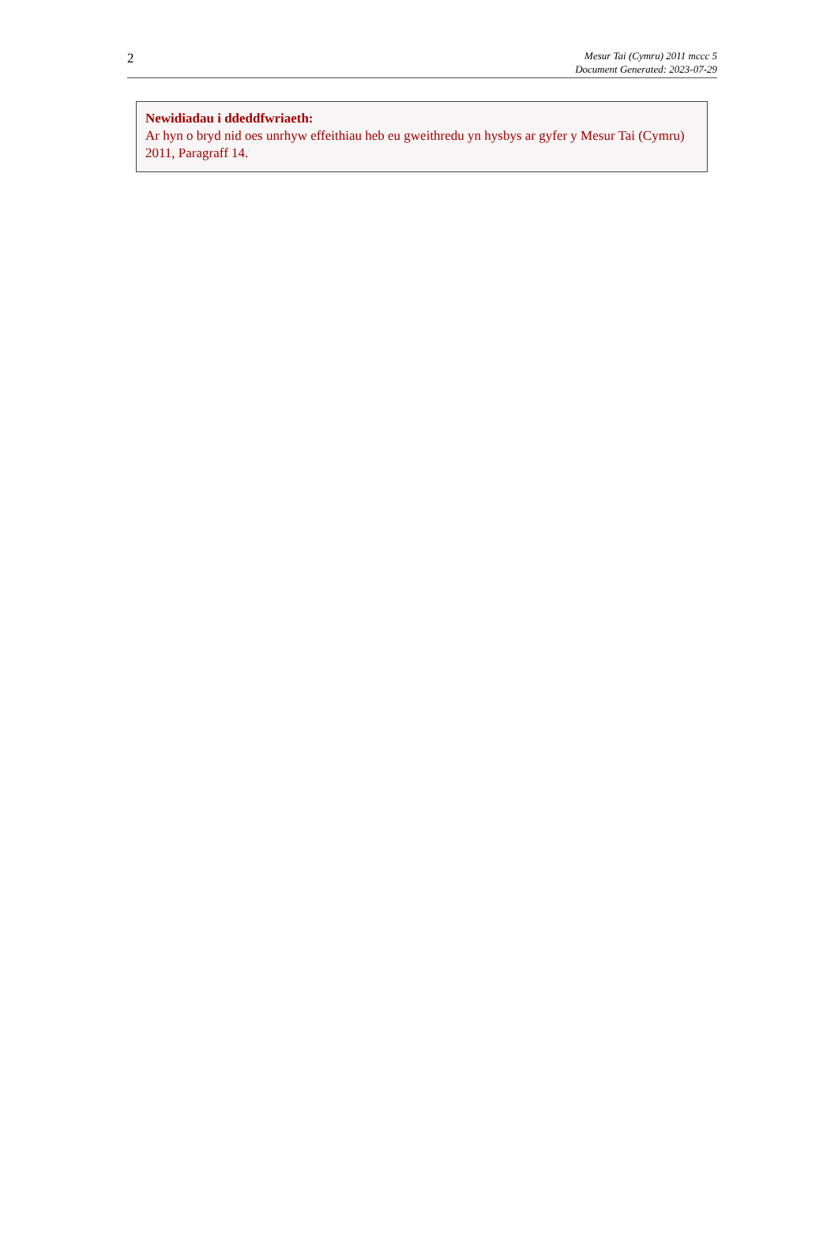2
Mesur Tai (Cymru) 2011 mccc 5
Document Generated: 2023-07-29
Newidiadau i ddeddfwriaeth:
Ar hyn o bryd nid oes unrhyw effeithiau heb eu gweithredu yn hysbys ar gyfer y Mesur Tai (Cymru) 2011, Paragraff 14.